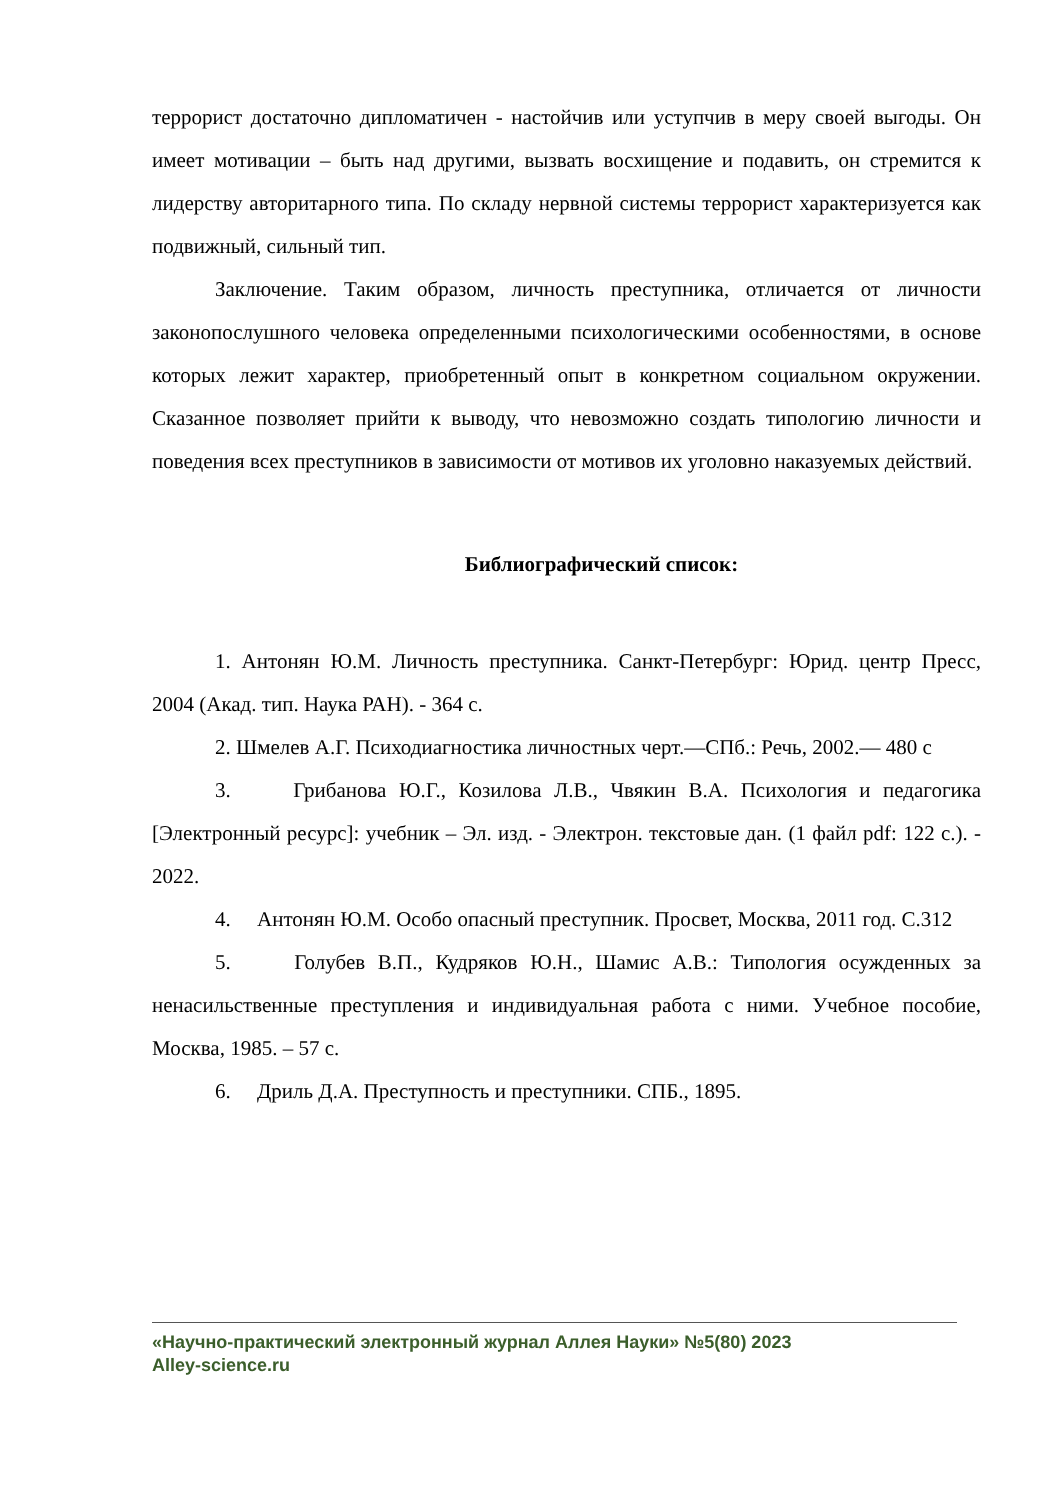террорист достаточно дипломатичен - настойчив или уступчив в меру своей выгоды. Он имеет мотивации – быть над другими, вызвать восхищение и подавить, он стремится к лидерству авторитарного типа. По складу нервной системы террорист характеризуется как подвижный, сильный тип.
Заключение. Таким образом, личность преступника, отличается от личности законопослушного человека определенными психологическими особенностями, в основе которых лежит характер, приобретенный опыт в конкретном социальном окружении. Сказанное позволяет прийти к выводу, что невозможно создать типологию личности и поведения всех преступников в зависимости от мотивов их уголовно наказуемых действий.
Библиографический список:
1. Антонян Ю.М. Личность преступника. Санкт-Петербург: Юрид. центр Пресс, 2004 (Акад. тип. Наука РАН). - 364 с.
2. Шмелев А.Г. Психодиагностика личностных черт.—СПб.: Речь, 2002.— 480 с
3. Грибанова Ю.Г., Козилова Л.В., Чвякин В.А. Психология и педагогика [Электронный ресурс]: учебник – Эл. изд. - Электрон. текстовые дан. (1 файл pdf: 122 с.). - 2022.
4. Антонян Ю.М. Особо опасный преступник. Просвет, Москва, 2011 год. С.312
5. Голубев В.П., Кудряков Ю.Н., Шамис А.В.: Типология осужденных за ненасильственные преступления и индивидуальная работа с ними. Учебное пособие, Москва, 1985. – 57 с.
6. Дриль Д.А. Преступность и преступники. СПБ., 1895.
«Научно-практический электронный журнал Аллея Науки» №5(80) 2023
Alley-science.ru